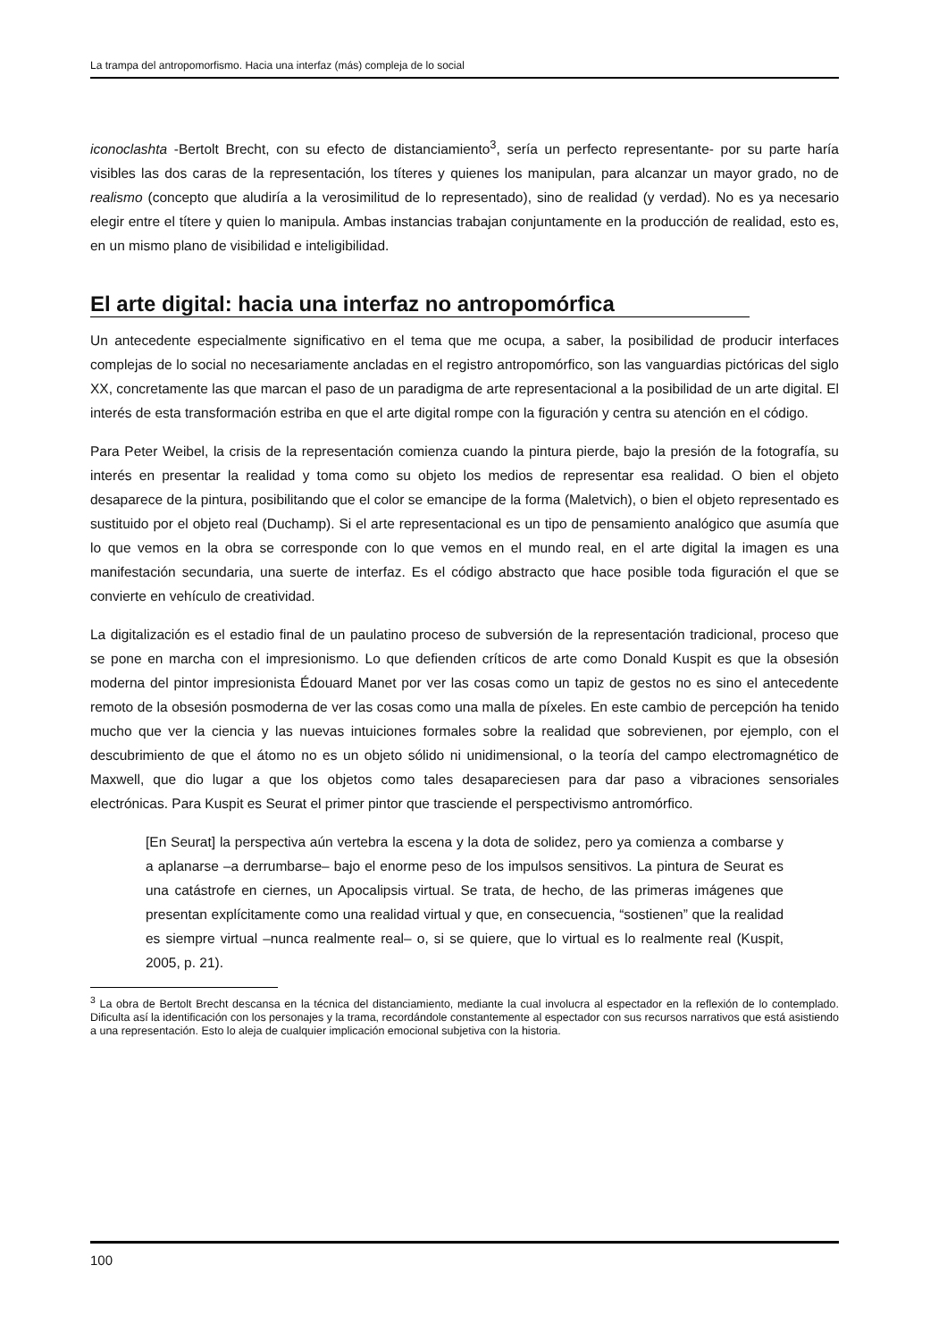La trampa del antropomorfismo. Hacia una interfaz (más) compleja de lo social
iconoclashta -Bertolt Brecht, con su efecto de distanciamiento<sup>3</sup>, sería un perfecto representante- por su parte haría visibles las dos caras de la representación, los títeres y quienes los manipulan, para alcanzar un mayor grado, no de realismo (concepto que aludiría a la verosimilitud de lo representado), sino de realidad (y verdad). No es ya necesario elegir entre el títere y quien lo manipula. Ambas instancias trabajan conjuntamente en la producción de realidad, esto es, en un mismo plano de visibilidad e inteligibilidad.
El arte digital: hacia una interfaz no antropomórfica
Un antecedente especialmente significativo en el tema que me ocupa, a saber, la posibilidad de producir interfaces complejas de lo social no necesariamente ancladas en el registro antropomórfico, son las vanguardias pictóricas del siglo XX, concretamente las que marcan el paso de un paradigma de arte representacional a la posibilidad de un arte digital. El interés de esta transformación estriba en que el arte digital rompe con la figuración y centra su atención en el código.
Para Peter Weibel, la crisis de la representación comienza cuando la pintura pierde, bajo la presión de la fotografía, su interés en presentar la realidad y toma como su objeto los medios de representar esa realidad. O bien el objeto desaparece de la pintura, posibilitando que el color se emancipe de la forma (Maletvich), o bien el objeto representado es sustituido por el objeto real (Duchamp). Si el arte representacional es un tipo de pensamiento analógico que asumía que lo que vemos en la obra se corresponde con lo que vemos en el mundo real, en el arte digital la imagen es una manifestación secundaria, una suerte de interfaz. Es el código abstracto que hace posible toda figuración el que se convierte en vehículo de creatividad.
La digitalización es el estadio final de un paulatino proceso de subversión de la representación tradicional, proceso que se pone en marcha con el impresionismo. Lo que defienden críticos de arte como Donald Kuspit es que la obsesión moderna del pintor impresionista Édouard Manet por ver las cosas como un tapiz de gestos no es sino el antecedente remoto de la obsesión posmoderna de ver las cosas como una malla de píxeles. En este cambio de percepción ha tenido mucho que ver la ciencia y las nuevas intuiciones formales sobre la realidad que sobrevienen, por ejemplo, con el descubrimiento de que el átomo no es un objeto sólido ni unidimensional, o la teoría del campo electromagnético de Maxwell, que dio lugar a que los objetos como tales desapareciesen para dar paso a vibraciones sensoriales electrónicas. Para Kuspit es Seurat el primer pintor que trasciende el perspectivismo antromórfico.
[En Seurat] la perspectiva aún vertebra la escena y la dota de solidez, pero ya comienza a combarse y a aplanarse –a derrumbarse– bajo el enorme peso de los impulsos sensitivos. La pintura de Seurat es una catástrofe en ciernes, un Apocalipsis virtual. Se trata, de hecho, de las primeras imágenes que presentan explícitamente como una realidad virtual y que, en consecuencia, “sostienen” que la realidad es siempre virtual –nunca realmente real– o, si se quiere, que lo virtual es lo realmente real (Kuspit, 2005, p. 21).
<sup>3</sup> La obra de Bertolt Brecht descansa en la técnica del distanciamiento, mediante la cual involucra al espectador en la reflexión de lo contemplado. Dificulta así la identificación con los personajes y la trama, recordándole constantemente al espectador con sus recursos narrativos que está asistiendo a una representación. Esto lo aleja de cualquier implicación emocional subjetiva con la historia.
100